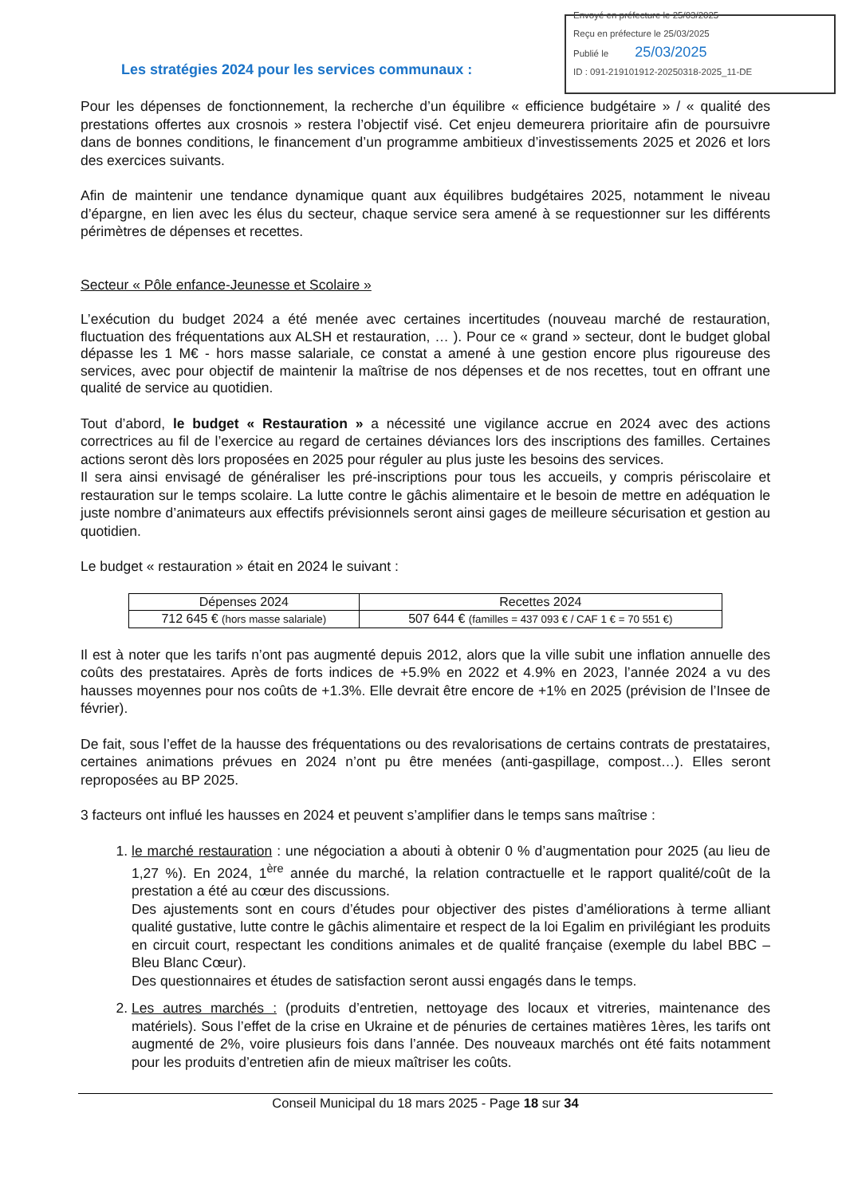Envoyé en préfecture le 25/03/2025
Reçu en préfecture le 25/03/2025
Publié le 25/03/2025
ID : 091-219101912-20250318-2025_11-DE
Les stratégies 2024 pour les services communaux :
Pour les dépenses de fonctionnement, la recherche d’un équilibre « efficience budgétaire » / « qualité des prestations offertes aux crosnois » restera l’objectif visé. Cet enjeu demeurera prioritaire afin de poursuivre dans de bonnes conditions, le financement d’un programme ambitieux d’investissements 2025 et 2026 et lors des exercices suivants.
Afin de maintenir une tendance dynamique quant aux équilibres budgétaires 2025, notamment le niveau d’épargne, en lien avec les élus du secteur, chaque service sera amené à se requestionner sur les différents périmètres de dépenses et recettes.
Secteur « Pôle enfance-Jeunesse et Scolaire »
L’exécution du budget 2024 a été menée avec certaines incertitudes (nouveau marché de restauration, fluctuation des fréquentations aux ALSH et restauration, … ). Pour ce « grand » secteur, dont le budget global dépasse les 1 M€ - hors masse salariale, ce constat a amené à une gestion encore plus rigoureuse des services, avec pour objectif de maintenir la maîtrise de nos dépenses et de nos recettes, tout en offrant une qualité de service au quotidien.
Tout d’abord, le budget « Restauration » a nécessité une vigilance accrue en 2024 avec des actions correctrices au fil de l’exercice au regard de certaines déviances lors des inscriptions des familles. Certaines actions seront dès lors proposées en 2025 pour réguler au plus juste les besoins des services.
Il sera ainsi envisagé de généraliser les pré-inscriptions pour tous les accueils, y compris périscolaire et restauration sur le temps scolaire. La lutte contre le gâchis alimentaire et le besoin de mettre en adéquation le juste nombre d’animateurs aux effectifs prévisionnels seront ainsi gages de meilleure sécurisation et gestion au quotidien.
Le budget « restauration » était en 2024 le suivant :
| Dépenses 2024 | Recettes 2024 |
| --- | --- |
| 712 645 € (hors masse salariale) | 507 644 € (familles = 437 093 € / CAF 1 € = 70 551 €) |
Il est à noter que les tarifs n’ont pas augmenté depuis 2012, alors que la ville subit une inflation annuelle des coûts des prestataires. Après de forts indices de +5.9% en 2022 et 4.9% en 2023, l’année 2024 a vu des hausses moyennes pour nos coûts de +1.3%. Elle devrait être encore de +1% en 2025 (prévision de l’Insee de février).
De fait, sous l’effet de la hausse des fréquentations ou des revalorisations de certains contrats de prestataires, certaines animations prévues en 2024 n’ont pu être menées (anti-gaspillage, compost…). Elles seront reproposées au BP 2025.
3 facteurs ont influé les hausses en 2024 et peuvent s’amplifier dans le temps sans maîtrise :
1. le marché restauration : une négociation a abouti à obtenir 0 % d’augmentation pour 2025 (au lieu de 1,27 %). En 2024, 1<sup>ère</sup> année du marché, la relation contractuelle et le rapport qualité/coût de la prestation a été au cœur des discussions.
Des ajustements sont en cours d’études pour objectiver des pistes d’améliorations à terme alliant qualité gustative, lutte contre le gâchis alimentaire et respect de la loi Egalim en privilégiant les produits en circuit court, respectant les conditions animales et de qualité française (exemple du label BBC – Bleu Blanc Cœur).
Des questionnaires et études de satisfaction seront aussi engagés dans le temps.
2. Les autres marchés : (produits d’entretien, nettoyage des locaux et vitreries, maintenance des matériels). Sous l’effet de la crise en Ukraine et de pénuries de certaines matières 1ères, les tarifs ont augmenté de 2%, voire plusieurs fois dans l’année. Des nouveaux marchés ont été faits notamment pour les produits d’entretien afin de mieux maîtriser les coûts.
Conseil Municipal du 18 mars 2025 - Page 18 sur 34